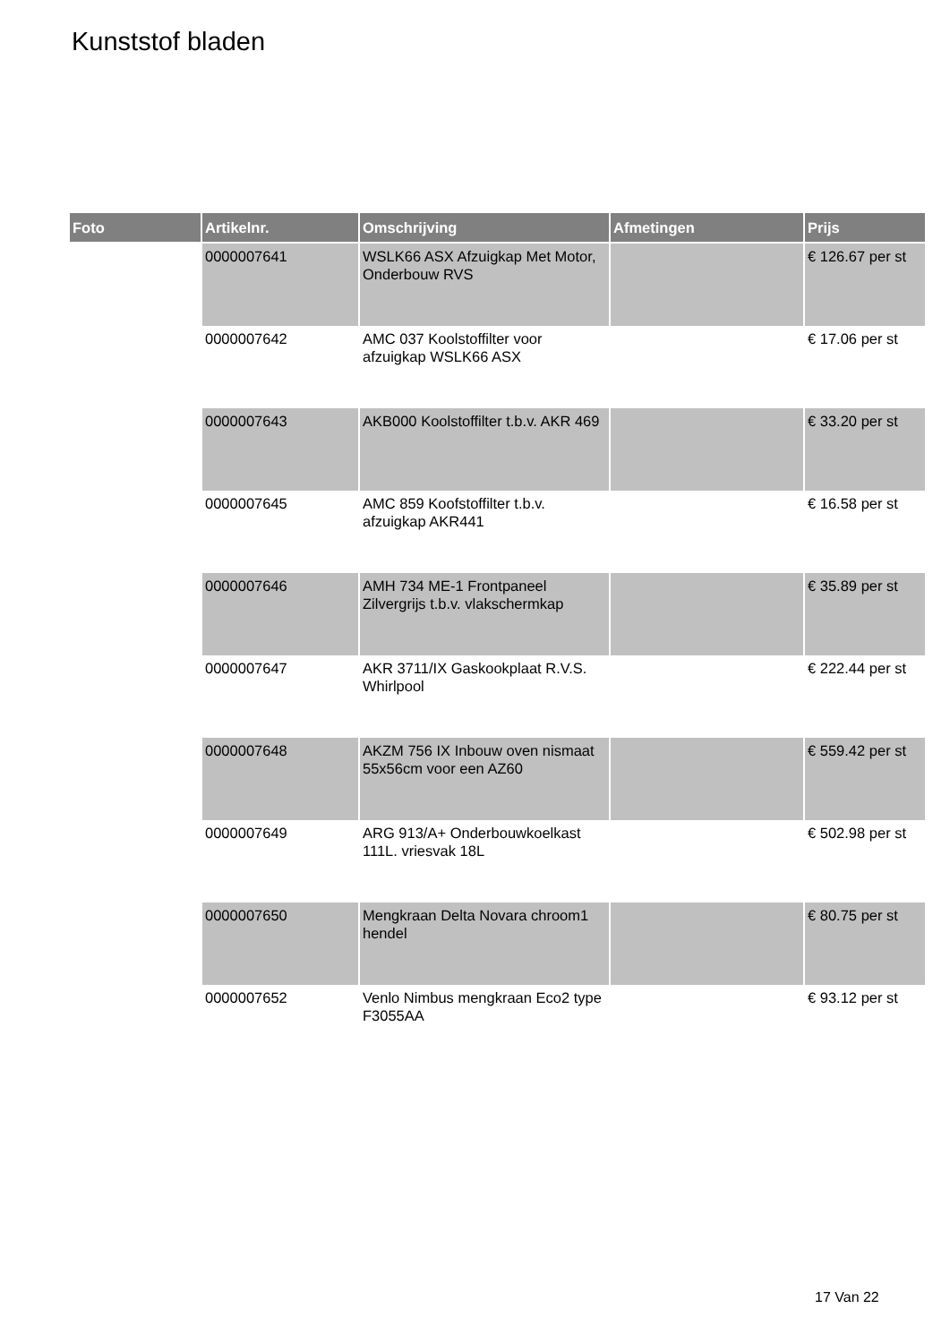Kunststof bladen
| Foto | Artikelnr. | Omschrijving | Afmetingen | Prijs |
| --- | --- | --- | --- | --- |
| | 0000007641 | WSLK66 ASX Afzuigkap Met Motor, Onderbouw RVS | | € 126.67 per st |
| | 0000007642 | AMC 037 Koolstoffilter voor afzuigkap WSLK66 ASX | | € 17.06 per st |
| | 0000007643 | AKB000 Koolstoffilter t.b.v. AKR 469 | | € 33.20 per st |
| | 0000007645 | AMC 859 Koofstoffilter t.b.v. afzuigkap AKR441 | | € 16.58 per st |
| | 0000007646 | AMH 734 ME-1 Frontpaneel Zilvergrijs t.b.v. vlakschermkap | | € 35.89 per st |
| | 0000007647 | AKR 3711/IX Gaskookplaat R.V.S. Whirlpool | | € 222.44 per st |
| | 0000007648 | AKZM 756 IX Inbouw oven nismaat 55x56cm voor een AZ60 | | € 559.42 per st |
| | 0000007649 | ARG 913/A+ Onderbouwkoelkast 111L. vriesvak 18L | | € 502.98 per st |
| | 0000007650 | Mengkraan Delta Novara chroom1 hendel | | € 80.75 per st |
| | 0000007652 | Venlo Nimbus mengkraan Eco2 type F3055AA | | € 93.12 per st |
17 Van 22